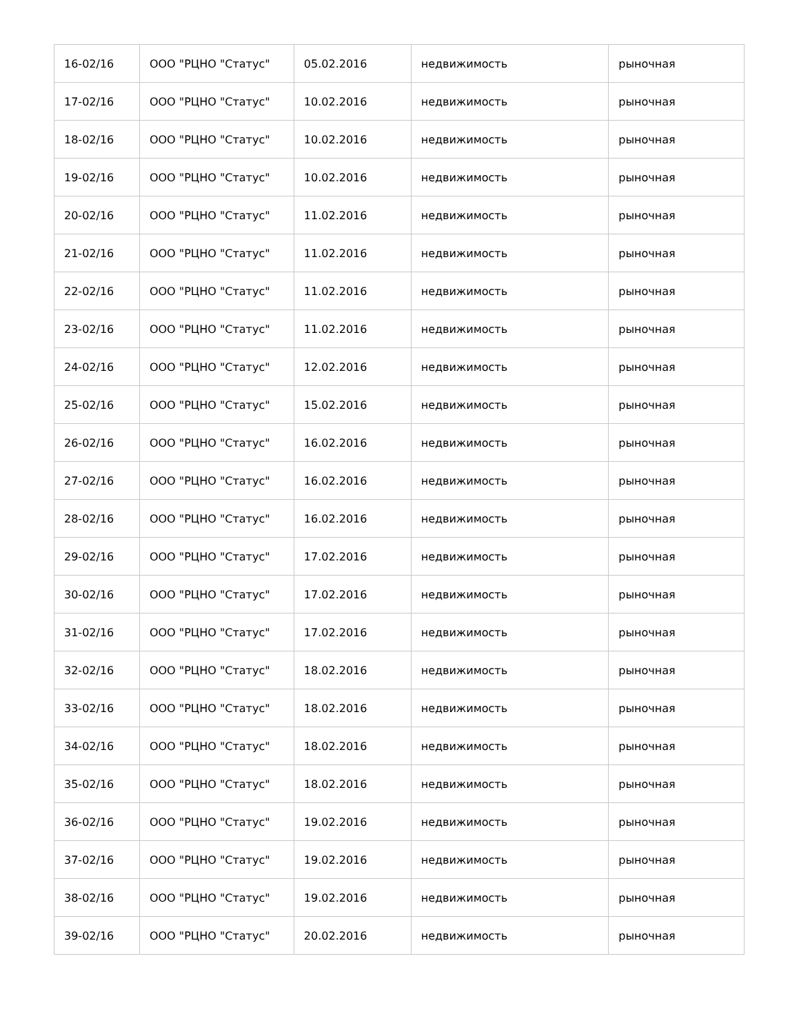| 16-02/16 | ООО "РЦНО "Статус" | 05.02.2016 | недвижимость | рыночная |
| 17-02/16 | ООО "РЦНО "Статус" | 10.02.2016 | недвижимость | рыночная |
| 18-02/16 | ООО "РЦНО "Статус" | 10.02.2016 | недвижимость | рыночная |
| 19-02/16 | ООО "РЦНО "Статус" | 10.02.2016 | недвижимость | рыночная |
| 20-02/16 | ООО "РЦНО "Статус" | 11.02.2016 | недвижимость | рыночная |
| 21-02/16 | ООО "РЦНО "Статус" | 11.02.2016 | недвижимость | рыночная |
| 22-02/16 | ООО "РЦНО "Статус" | 11.02.2016 | недвижимость | рыночная |
| 23-02/16 | ООО "РЦНО "Статус" | 11.02.2016 | недвижимость | рыночная |
| 24-02/16 | ООО "РЦНО "Статус" | 12.02.2016 | недвижимость | рыночная |
| 25-02/16 | ООО "РЦНО "Статус" | 15.02.2016 | недвижимость | рыночная |
| 26-02/16 | ООО "РЦНО "Статус" | 16.02.2016 | недвижимость | рыночная |
| 27-02/16 | ООО "РЦНО "Статус" | 16.02.2016 | недвижимость | рыночная |
| 28-02/16 | ООО "РЦНО "Статус" | 16.02.2016 | недвижимость | рыночная |
| 29-02/16 | ООО "РЦНО "Статус" | 17.02.2016 | недвижимость | рыночная |
| 30-02/16 | ООО "РЦНО "Статус" | 17.02.2016 | недвижимость | рыночная |
| 31-02/16 | ООО "РЦНО "Статус" | 17.02.2016 | недвижимость | рыночная |
| 32-02/16 | ООО "РЦНО "Статус" | 18.02.2016 | недвижимость | рыночная |
| 33-02/16 | ООО "РЦНО "Статус" | 18.02.2016 | недвижимость | рыночная |
| 34-02/16 | ООО "РЦНО "Статус" | 18.02.2016 | недвижимость | рыночная |
| 35-02/16 | ООО "РЦНО "Статус" | 18.02.2016 | недвижимость | рыночная |
| 36-02/16 | ООО "РЦНО "Статус" | 19.02.2016 | недвижимость | рыночная |
| 37-02/16 | ООО "РЦНО "Статус" | 19.02.2016 | недвижимость | рыночная |
| 38-02/16 | ООО "РЦНО "Статус" | 19.02.2016 | недвижимость | рыночная |
| 39-02/16 | ООО "РЦНО "Статус" | 20.02.2016 | недвижимость | рыночная |